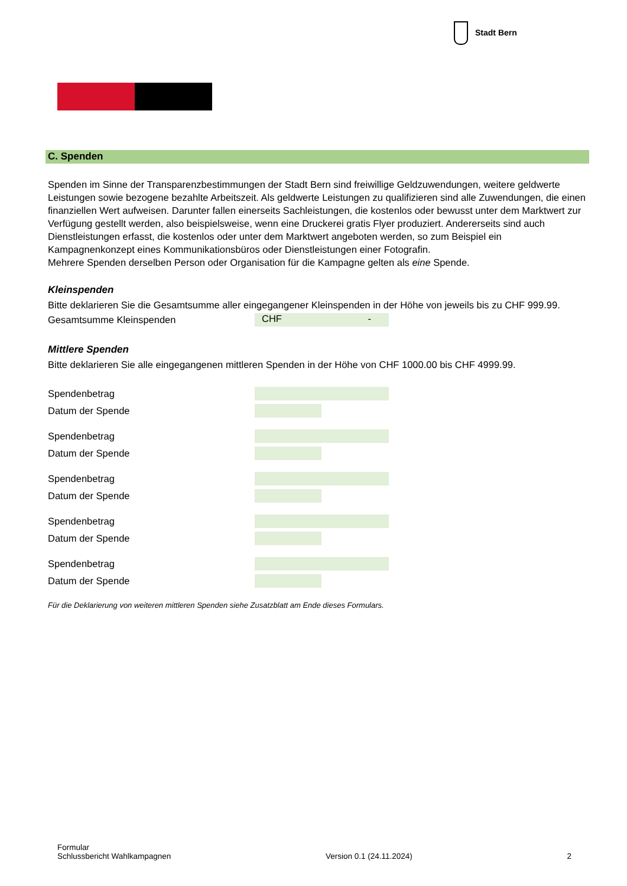Stadt Bern
C. Spenden
Spenden im Sinne der Transparenzbestimmungen der Stadt Bern sind freiwillige Geldzuwendungen, weitere geldwerte Leistungen sowie bezogene bezahlte Arbeitszeit. Als geldwerte Leistungen zu qualifizieren sind alle Zuwendungen, die einen finanziellen Wert aufweisen. Darunter fallen einerseits Sachleistungen, die kostenlos oder bewusst unter dem Marktwert zur Verfügung gestellt werden, also beispielsweise, wenn eine Druckerei gratis Flyer produziert. Andererseits sind auch Dienstleistungen erfasst, die kostenlos oder unter dem Marktwert angeboten werden, so zum Beispiel ein Kampagnenkonzept eines Kommunikationsbüros oder Dienstleistungen einer Fotografin.
Mehrere Spenden derselben Person oder Organisation für die Kampagne gelten als eine Spende.
Kleinspenden
Bitte deklarieren Sie die Gesamtsumme aller eingegangener Kleinspenden in der Höhe von jeweils bis zu CHF 999.99.
Gesamtsumme Kleinspenden CHF -
Mittlere Spenden
Bitte deklarieren Sie alle eingegangenen mittleren Spenden in der Höhe von CHF 1000.00 bis CHF 4999.99.
Spendenbetrag
Datum der Spende
Spendenbetrag
Datum der Spende
Spendenbetrag
Datum der Spende
Spendenbetrag
Datum der Spende
Spendenbetrag
Datum der Spende
Für die Deklarierung von weiteren mittleren Spenden siehe Zusatzblatt am Ende dieses Formulars.
Formular
Schlussbericht Wahlkampagnen
Version 0.1 (24.11.2024)
2